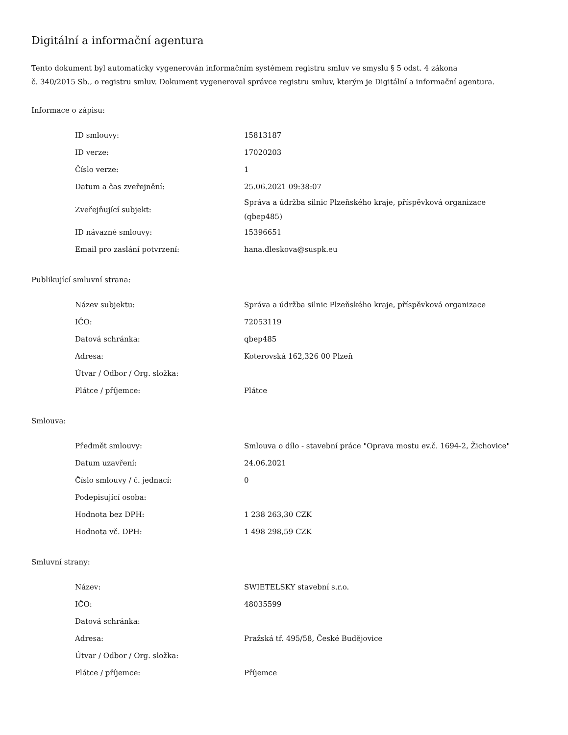Digitální a informační agentura
Tento dokument byl automaticky vygenerován informačním systémem registru smluv ve smyslu § 5 odst. 4 zákona
č. 340/2015 Sb., o registru smluv. Dokument vygeneroval správce registru smluv, kterým je Digitální a informační agentura.
Informace o zápisu:
| ID smlouvy: | 15813187 |
| ID verze: | 17020203 |
| Číslo verze: | 1 |
| Datum a čas zveřejnění: | 25.06.2021 09:38:07 |
| Zveřejňující subjekt: | Správa a údržba silnic Plzeňského kraje, příspěvková organizace (qbep485) |
| ID návazné smlouvy: | 15396651 |
| Email pro zaslání potvrzení: | hana.dleskova@suspk.eu |
Publikující smluvní strana:
| Název subjektu: | Správa a údržba silnic Plzeňského kraje, příspěvková organizace |
| IČO: | 72053119 |
| Datová schránka: | qbep485 |
| Adresa: | Koterovská 162,326 00 Plzeň |
| Útvar / Odbor / Org. složka: | |
| Plátce / příjemce: | Plátce |
Smlouva:
| Předmět smlouvy: | Smlouva o dílo - stavební práce "Oprava mostu ev.č. 1694-2, Žichovice" |
| Datum uzavření: | 24.06.2021 |
| Číslo smlouvy / č. jednací: | 0 |
| Podepisující osoba: | |
| Hodnota bez DPH: | 1 238 263,30 CZK |
| Hodnota vč. DPH: | 1 498 298,59 CZK |
Smluvní strany:
| Název: | SWIETELSKY stavební s.r.o. |
| IČO: | 48035599 |
| Datová schránka: | |
| Adresa: | Pražská tř. 495/58, České Budějovice |
| Útvar / Odbor / Org. složka: | |
| Plátce / příjemce: | Příjemce |